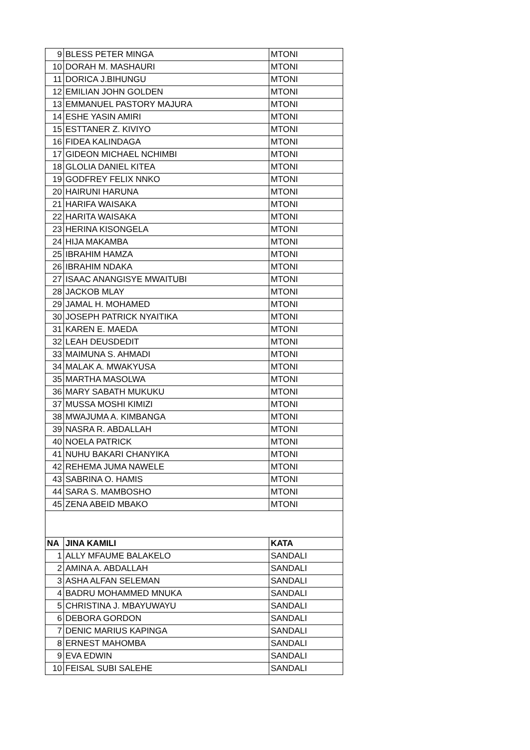| 9 | BLESS PETER MINGA | MTONI |
| 10 | DORAH M. MASHAURI | MTONI |
| 11 | DORICA J.BIHUNGU | MTONI |
| 12 | EMILIAN JOHN GOLDEN | MTONI |
| 13 | EMMANUEL PASTORY MAJURA | MTONI |
| 14 | ESHE YASIN AMIRI | MTONI |
| 15 | ESTTANER Z. KIVIYO | MTONI |
| 16 | FIDEA KALINDAGA | MTONI |
| 17 | GIDEON MICHAEL NCHIMBI | MTONI |
| 18 | GLOLIA DANIEL KITEA | MTONI |
| 19 | GODFREY FELIX NNKO | MTONI |
| 20 | HAIRUNI HARUNA | MTONI |
| 21 | HARIFA WAISAKA | MTONI |
| 22 | HARITA WAISAKA | MTONI |
| 23 | HERINA KISONGELA | MTONI |
| 24 | HIJA MAKAMBA | MTONI |
| 25 | IBRAHIM HAMZA | MTONI |
| 26 | IBRAHIM NDAKA | MTONI |
| 27 | ISAAC ANANGISYE MWAITUBI | MTONI |
| 28 | JACKOB MLAY | MTONI |
| 29 | JAMAL H. MOHAMED | MTONI |
| 30 | JOSEPH PATRICK NYAITIKA | MTONI |
| 31 | KAREN E. MAEDA | MTONI |
| 32 | LEAH DEUSDEDIT | MTONI |
| 33 | MAIMUNA S. AHMADI | MTONI |
| 34 | MALAK A. MWAKYUSA | MTONI |
| 35 | MARTHA MASOLWA | MTONI |
| 36 | MARY SABATH MUKUKU | MTONI |
| 37 | MUSSA MOSHI KIMIZI | MTONI |
| 38 | MWAJUMA A. KIMBANGA | MTONI |
| 39 | NASRA R. ABDALLAH | MTONI |
| 40 | NOELA PATRICK | MTONI |
| 41 | NUHU BAKARI CHANYIKA | MTONI |
| 42 | REHEMA JUMA NAWELE | MTONI |
| 43 | SABRINA O. HAMIS | MTONI |
| 44 | SARA S. MAMBOSHO | MTONI |
| 45 | ZENA ABEID MBAKO | MTONI |
| NA | JINA KAMILI | KATA |
| 1 | ALLY MFAUME BALAKELO | SANDALI |
| 2 | AMINA A. ABDALLAH | SANDALI |
| 3 | ASHA ALFAN SELEMAN | SANDALI |
| 4 | BADRU MOHAMMED MNUKA | SANDALI |
| 5 | CHRISTINA J. MBAYUWAYU | SANDALI |
| 6 | DEBORA GORDON | SANDALI |
| 7 | DENIC MARIUS KAPINGA | SANDALI |
| 8 | ERNEST MAHOMBA | SANDALI |
| 9 | EVA EDWIN | SANDALI |
| 10 | FEISAL SUBI SALEHE | SANDALI |